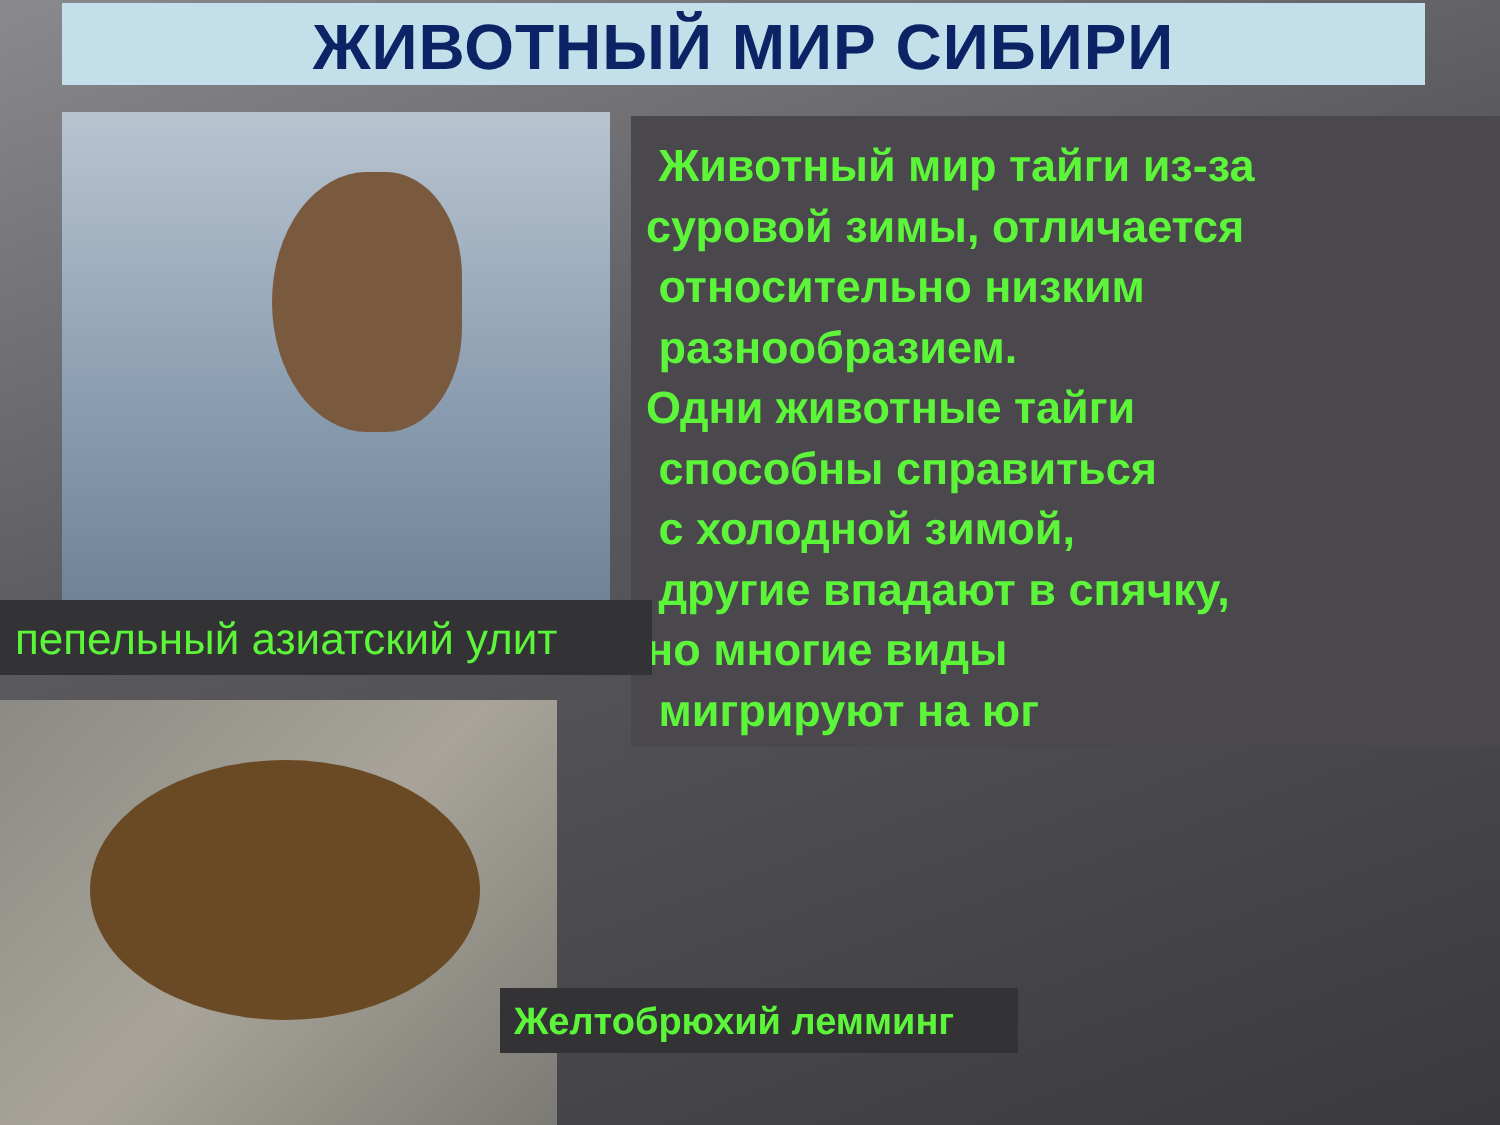ЖИВОТНЫЙ МИР СИБИРИ
Животный мир тайги из-за
суровой зимы, отличается
относительно низким
разнообразием.
Одни животные тайги
способны справиться
с холодной зимой,
другие впадают в спячку,
но многие виды
мигрируют на юг
пепельный азиатский улит
Желтобрюхий лемминг